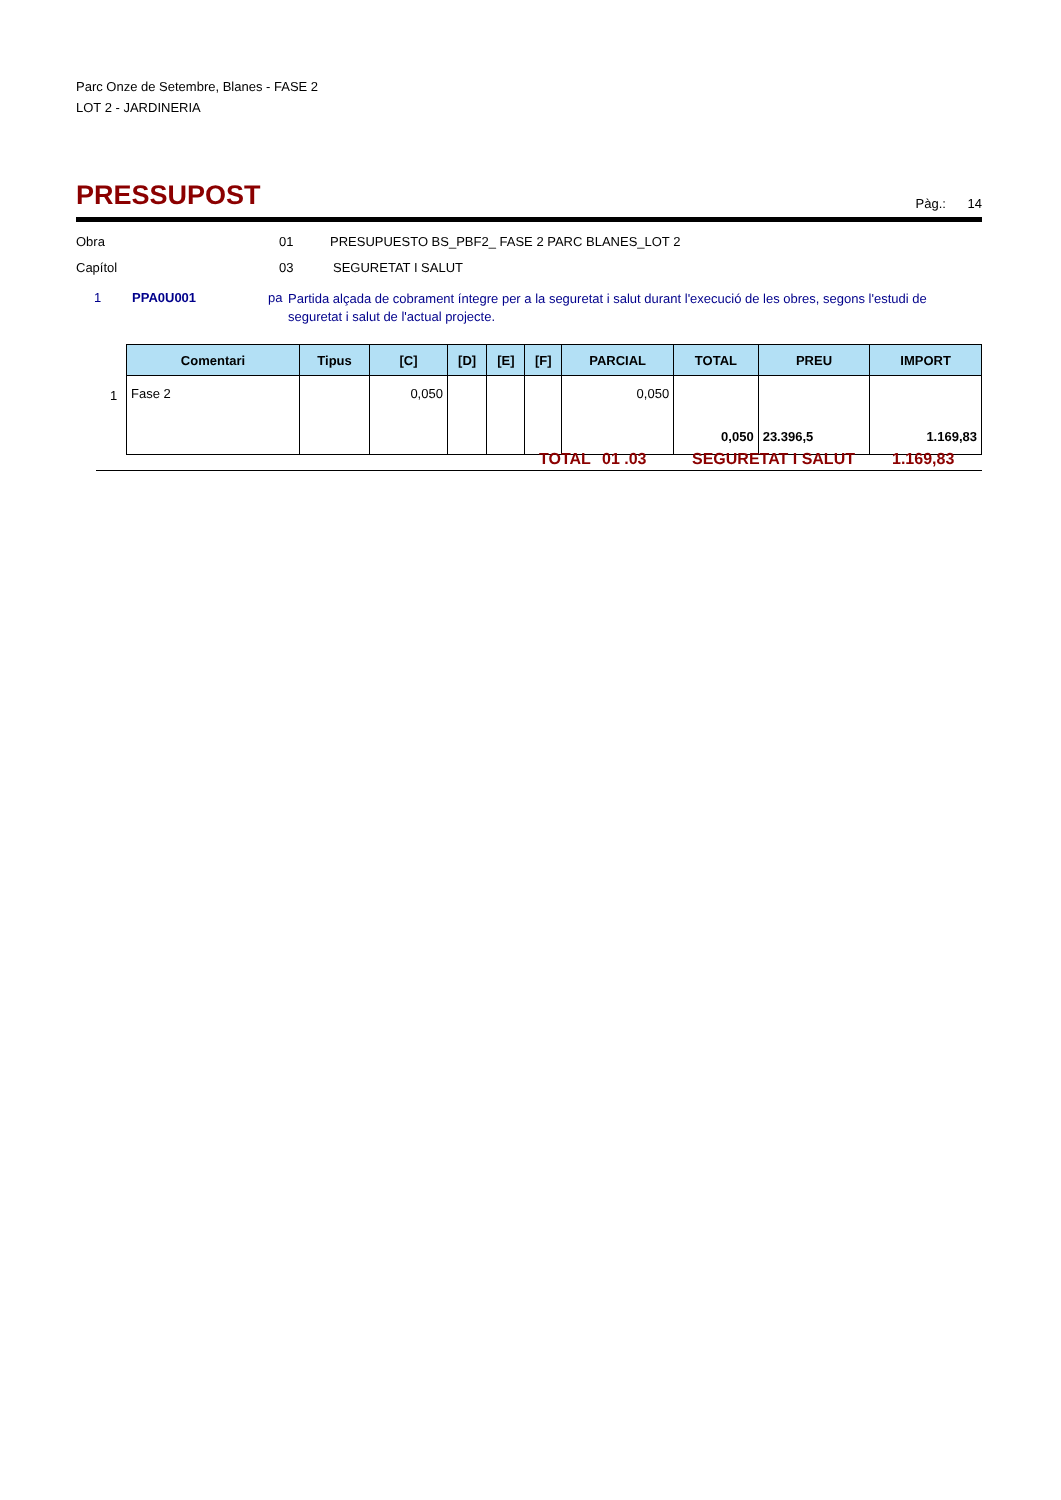Parc Onze de Setembre, Blanes - FASE 2
LOT 2 - JARDINERIA
PRESSUPOST
Pàg.: 14
Obra 01 PRESUPUESTO BS_PBF2_ FASE 2 PARC BLANES_LOT 2
Capítol 03 SEGURETAT I SALUT
1 PPA0U001 pa Partida alçada de cobrament íntegre per a la seguretat i salut durant l'execució de les obres, segons l'estudi de seguretat i salut de l'actual projecte.
| Comentari | Tipus | [C] | [D] | [E] | [F] | PARCIAL | TOTAL | PREU | IMPORT |
| --- | --- | --- | --- | --- | --- | --- | --- | --- | --- |
| Fase 2 | | 0,050 | | | | 0,050 | 0,050 | 23.396,5 | 1.169,83 |
1
TOTAL 01 .03 SEGURETAT I SALUT 1.169,83